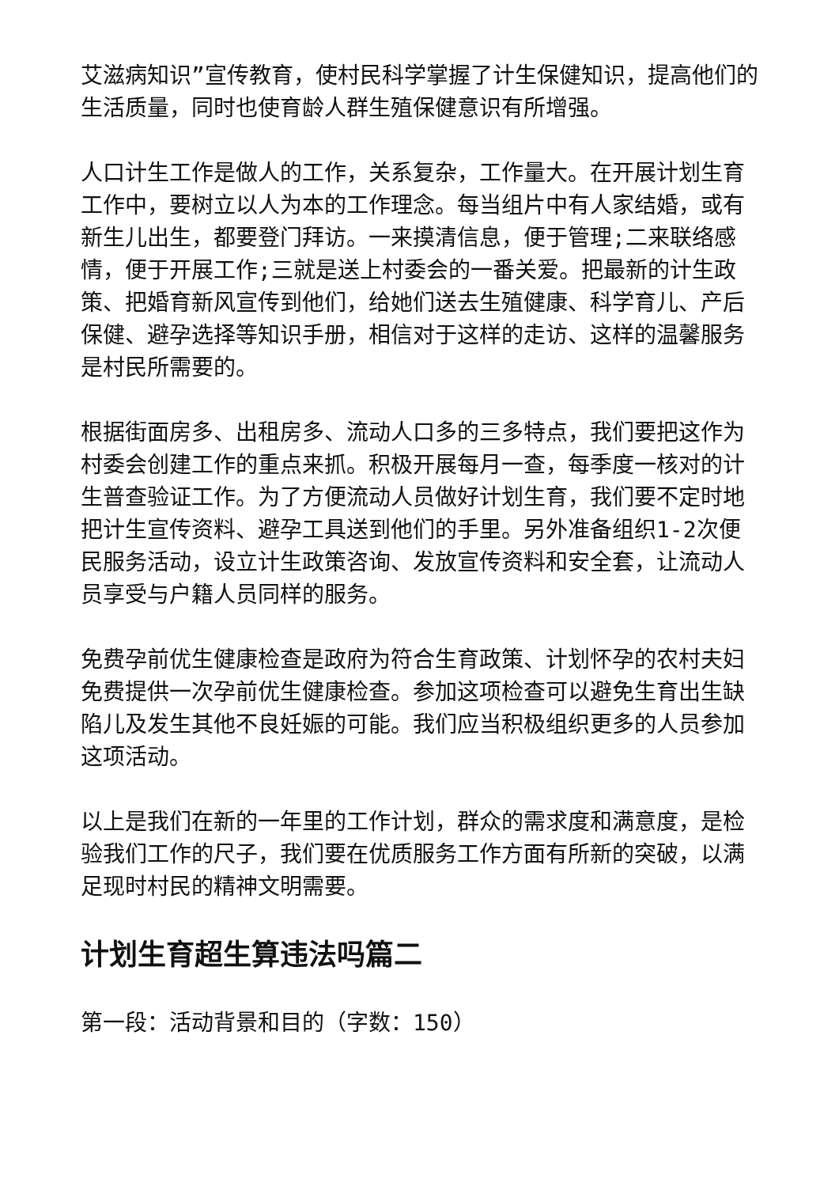艾滋病知识”宣传教育，使村民科学掌握了计生保健知识，提高他们的生活质量，同时也使育龄人群生殖保健意识有所增强。
人口计生工作是做人的工作，关系复杂，工作量大。在开展计划生育工作中，要树立以人为本的工作理念。每当组片中有人家结婚，或有新生儿出生，都要登门拜访。一来摸清信息，便于管理;二来联络感情，便于开展工作;三就是送上村委会的一番关爱。把最新的计生政策、把婚育新风宣传到他们，给她们送去生殖健康、科学育儿、产后保健、避孕选择等知识手册，相信对于这样的走访、这样的温馨服务是村民所需要的。
根据街面房多、出租房多、流动人口多的三多特点，我们要把这作为村委会创建工作的重点来抓。积极开展每月一查，每季度一核对的计生普查验证工作。为了方便流动人员做好计划生育，我们要不定时地把计生宣传资料、避孕工具送到他们的手里。另外准备组织1-2次便民服务活动，设立计生政策咨询、发放宣传资料和安全套，让流动人员享受与户籍人员同样的服务。
免费孕前优生健康检查是政府为符合生育政策、计划怀孕的农村夫妇免费提供一次孕前优生健康检查。参加这项检查可以避免生育出生缺陷儿及发生其他不良妊娠的可能。我们应当积极组织更多的人员参加这项活动。
以上是我们在新的一年里的工作计划，群众的需求度和满意度，是检验我们工作的尺子，我们要在优质服务工作方面有所新的突破，以满足现时村民的精神文明需要。
计划生育超生算违法吗篇二
第一段：活动背景和目的（字数：150）